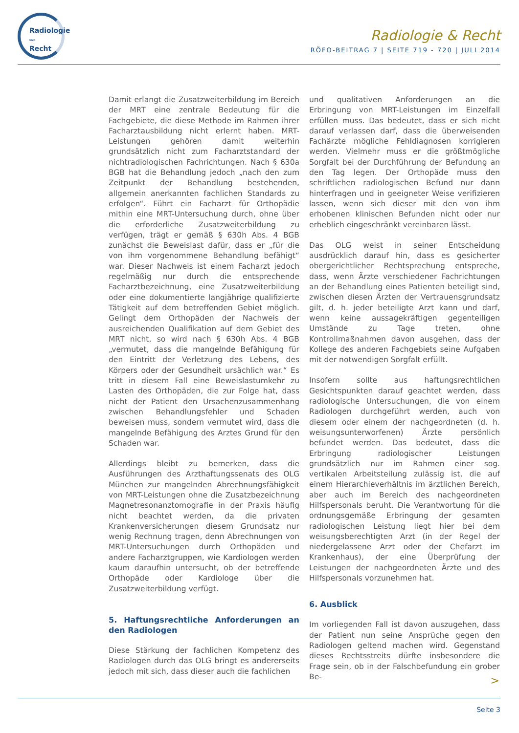Radiologie
UND
Recht
Radiologie & Recht
RÖFO-BEITRAG 7 | SEITE 719 - 720 | JULI 2014
Damit erlangt die Zusatzweiterbildung im Bereich der MRT eine zentrale Bedeutung für die Fachgebiete, die diese Methode im Rahmen ihrer Facharztausbildung nicht erlernt haben. MRT-Leistungen gehören damit weiterhin grundsätzlich nicht zum Facharztstandard der nichtradiologischen Fachrichtungen. Nach § 630a BGB hat die Behandlung jedoch „nach den zum Zeitpunkt der Behandlung bestehenden, allgemein anerkannten fachlichen Standards zu erfolgen“. Führt ein Facharzt für Orthopädie mithin eine MRT-Untersuchung durch, ohne über die erforderliche Zusatzweiterbildung zu verfügen, trägt er gemäß § 630h Abs. 4 BGB zunächst die Beweislast dafür, dass er „für die von ihm vorgenommene Behandlung befähigt“ war. Dieser Nachweis ist einem Facharzt jedoch regelmäßig nur durch die entsprechende Facharztbezeichnung, eine Zusatzweiterbildung oder eine dokumentierte langjährige qualifizierte Tätigkeit auf dem betreffenden Gebiet möglich. Gelingt dem Orthopäden der Nachweis der ausreichenden Qualifikation auf dem Gebiet des MRT nicht, so wird nach § 630h Abs. 4 BGB „vermutet, dass die mangelnde Befähigung für den Eintritt der Verletzung des Lebens, des Körpers oder der Gesundheit ursächlich war.“ Es tritt in diesem Fall eine Beweislastumkehr zu Lasten des Orthopäden, die zur Folge hat, dass nicht der Patient den Ursachenzusammenhang zwischen Behandlungsfehler und Schaden beweisen muss, sondern vermutet wird, dass die mangelnde Befähigung des Arztes Grund für den Schaden war.
Allerdings bleibt zu bemerken, dass die Ausführungen des Arzthaftungssenats des OLG München zur mangelnden Abrechnungsfähigkeit von MRT-Leistungen ohne die Zusatzbezeichnung Magnetresonanztomografie in der Praxis häufig nicht beachtet werden, da die privaten Krankenversicherungen diesem Grundsatz nur wenig Rechnung tragen, denn Abrechnungen von MRT-Untersuchungen durch Orthopäden und andere Facharztgruppen, wie Kardiologen werden kaum daraufhin untersucht, ob der betreffende Orthopäde oder Kardiologe über die Zusatzweiterbildung verfügt.
5. Haftungsrechtliche Anforderungen an den Radiologen
Diese Stärkung der fachlichen Kompetenz des Radiologen durch das OLG bringt es andererseits jedoch mit sich, dass dieser auch die fachlichen
und qualitativen Anforderungen an die Erbringung von MRT-Leistungen im Einzelfall erfüllen muss. Das bedeutet, dass er sich nicht darauf verlassen darf, dass die überweisenden Fachärzte mögliche Fehldiagnosen korrigieren werden. Vielmehr muss er die größtmögliche Sorgfalt bei der Durchführung der Befundung an den Tag legen. Der Orthopäde muss den schriftlichen radiologischen Befund nur dann hinterfragen und in geeigneter Weise verifizieren lassen, wenn sich dieser mit den von ihm erhobenen klinischen Befunden nicht oder nur erheblich eingeschränkt vereinbaren lässt.
Das OLG weist in seiner Entscheidung ausdrücklich darauf hin, dass es gesicherter obergerichtlicher Rechtsprechung entspreche, dass, wenn Ärzte verschiedener Fachrichtungen an der Behandlung eines Patienten beteiligt sind, zwischen diesen Ärzten der Vertrauensgrundsatz gilt, d. h. jeder beteiligte Arzt kann und darf, wenn keine aussagekräftigen gegenteiligen Umstände zu Tage treten, ohne Kontrollmaßnahmen davon ausgehen, dass der Kollege des anderen Fachgebiets seine Aufgaben mit der notwendigen Sorgfalt erfüllt.
Insofern sollte aus haftungsrechtlichen Gesichtspunkten darauf geachtet werden, dass radiologische Untersuchungen, die von einem Radiologen durchgeführt werden, auch von diesem oder einem der nachgeordneten (d. h. weisungsunterworfenen) Ärzte persönlich befundet werden. Das bedeutet, dass die Erbringung radiologischer Leistungen grundsätzlich nur im Rahmen einer sog. vertikalen Arbeitsteilung zulässig ist, die auf einem Hierarchieverhältnis im ärztlichen Bereich, aber auch im Bereich des nachgeordneten Hilfspersonals beruht. Die Verantwortung für die ordnungsgemäße Erbringung der gesamten radiologischen Leistung liegt hier bei dem weisungsberechtigten Arzt (in der Regel der niedergelassene Arzt oder der Chefarzt im Krankenhaus), der eine Überprüfung der Leistungen der nachgeordneten Ärzte und des Hilfspersonals vorzunehmen hat.
6. Ausblick
Im vorliegenden Fall ist davon auszugehen, dass der Patient nun seine Ansprüche gegen den Radiologen geltend machen wird. Gegenstand dieses Rechtsstreits dürfte insbesondere die Frage sein, ob in der Falschbefundung ein grober Be-
>
Seite 3